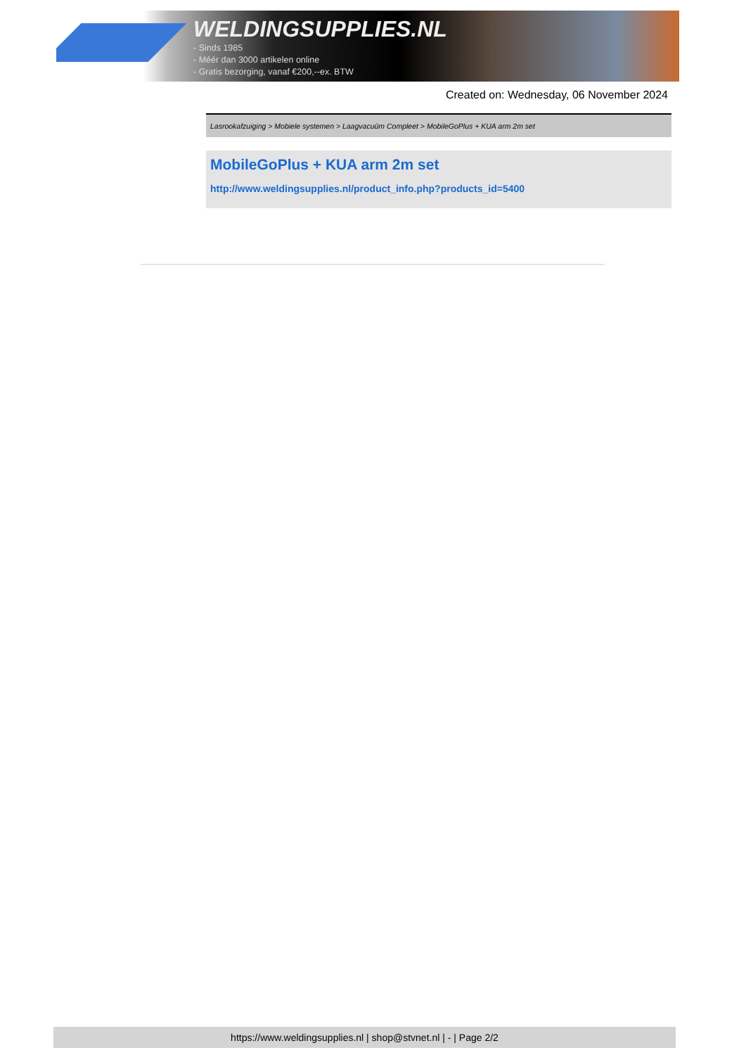WELDINGSUPPLIES.NL
- Sinds 1985
- Méér dan 3000 artikelen online
- Gratis bezorging, vanaf €200,--ex. BTW
Created on: Wednesday, 06 November 2024
Lasrookafzuiging > Mobiele systemen > Laagvacuüm Compleet > MobileGoPlus + KUA arm 2m set
MobileGoPlus + KUA arm 2m set
http://www.weldingsupplies.nl/product_info.php?products_id=5400
https://www.weldingsupplies.nl | shop@stvnet.nl | - | Page 2/2